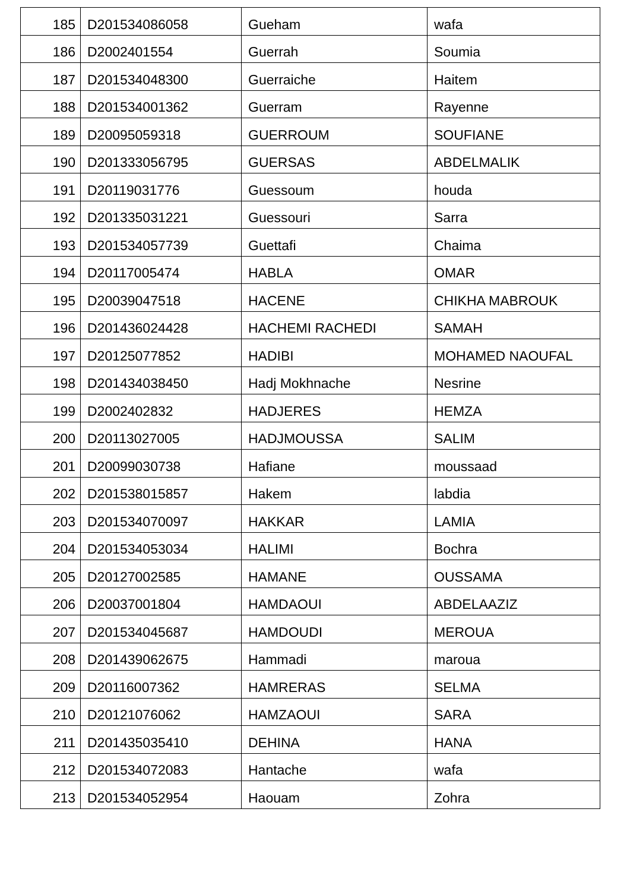| 185 | D201534086058 | Gueham | wafa |
| 186 | D2002401554 | Guerrah | Soumia |
| 187 | D201534048300 | Guerraiche | Haitem |
| 188 | D201534001362 | Guerram | Rayenne |
| 189 | D20095059318 | GUERROUM | SOUFIANE |
| 190 | D201333056795 | GUERSAS | ABDELMALIK |
| 191 | D20119031776 | Guessoum | houda |
| 192 | D201335031221 | Guessouri | Sarra |
| 193 | D201534057739 | Guettafi | Chaima |
| 194 | D20117005474 | HABLA | OMAR |
| 195 | D20039047518 | HACENE | CHIKHA MABROUK |
| 196 | D201436024428 | HACHEMI RACHEDI | SAMAH |
| 197 | D20125077852 | HADIBI | MOHAMED NAOUFAL |
| 198 | D201434038450 | Hadj Mokhnache | Nesrine |
| 199 | D2002402832 | HADJERES | HEMZA |
| 200 | D20113027005 | HADJMOUSSA | SALIM |
| 201 | D20099030738 | Hafiane | moussaad |
| 202 | D201538015857 | Hakem | labdia |
| 203 | D201534070097 | HAKKAR | LAMIA |
| 204 | D201534053034 | HALIMI | Bochra |
| 205 | D20127002585 | HAMANE | OUSSAMA |
| 206 | D20037001804 | HAMDAOUI | ABDELAAZIZ |
| 207 | D201534045687 | HAMDOUDI | MEROUA |
| 208 | D201439062675 | Hammadi | maroua |
| 209 | D20116007362 | HAMRERAS | SELMA |
| 210 | D20121076062 | HAMZAOUI | SARA |
| 211 | D201435035410 | DEHINA | HANA |
| 212 | D201534072083 | Hantache | wafa |
| 213 | D201534052954 | Haouam | Zohra |